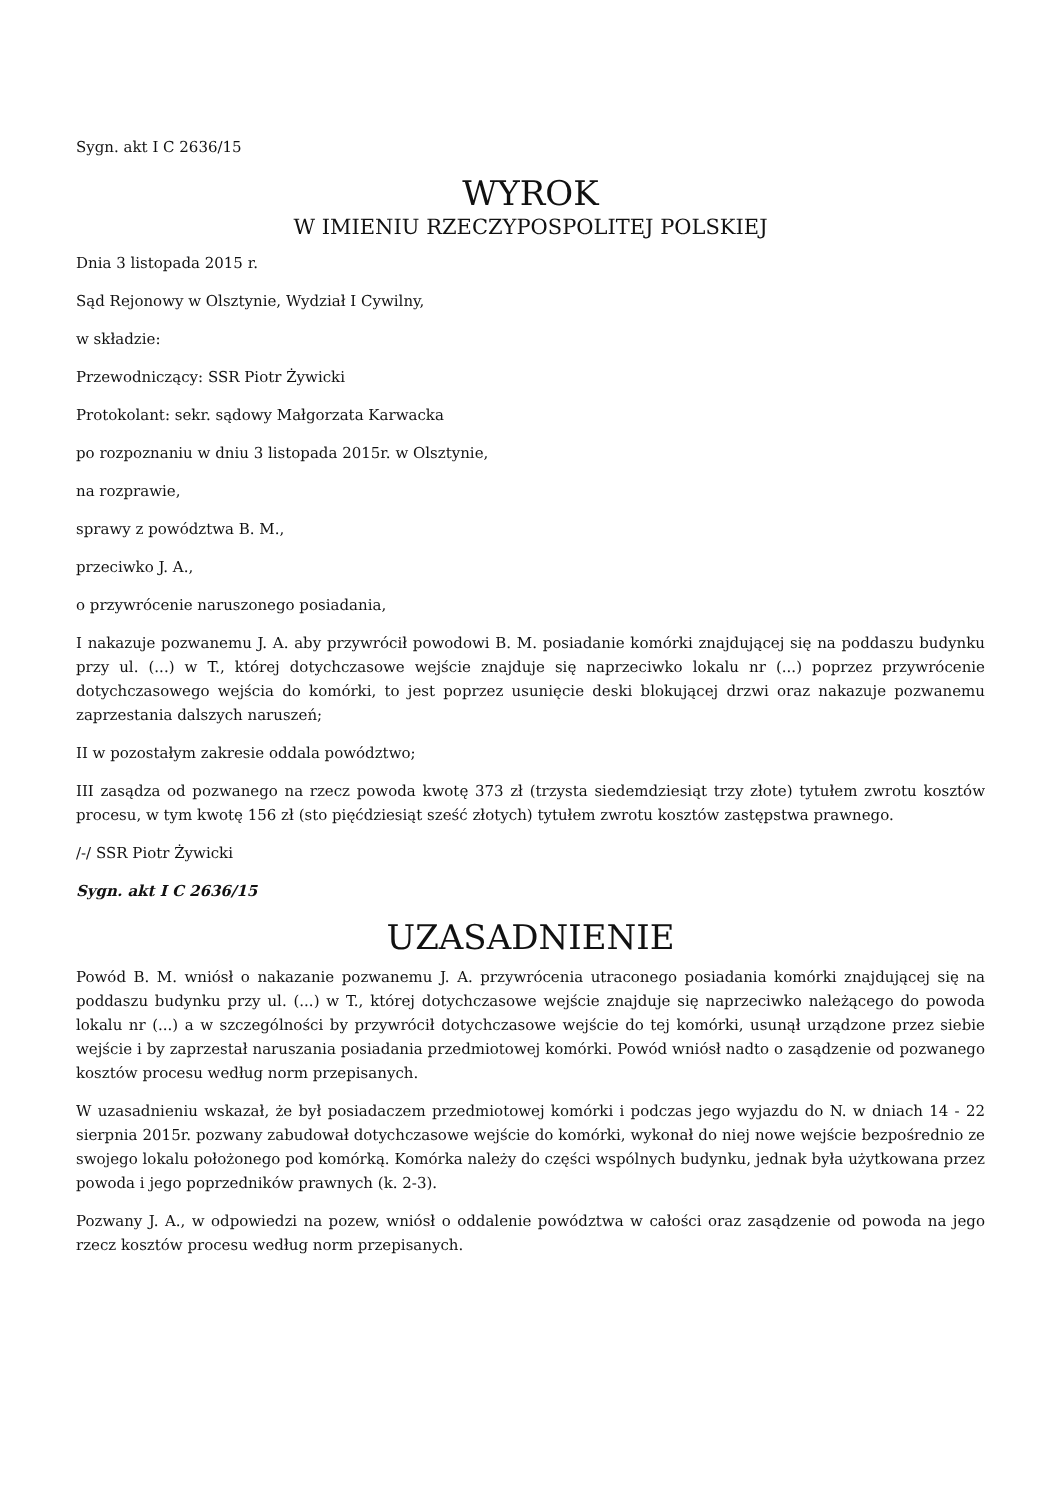Sygn. akt I C 2636/15
WYROK
W IMIENIU RZECZYPOSPOLITEJ POLSKIEJ
Dnia 3 listopada 2015 r.
Sąd Rejonowy w Olsztynie, Wydział I Cywilny,
w składzie:
Przewodniczący: SSR Piotr Żywicki
Protokolant: sekr. sądowy Małgorzata Karwacka
po rozpoznaniu w dniu 3 listopada 2015r. w Olsztynie,
na rozprawie,
sprawy z powództwa B. M.,
przeciwko J. A.,
o przywrócenie naruszonego posiadania,
I nakazuje pozwanemu J. A. aby przywrócił powodowi B. M. posiadanie komórki znajdującej się na poddaszu budynku przy ul. (...) w T., której dotychczasowe wejście znajduje się naprzeciwko lokalu nr (...) poprzez przywrócenie dotychczasowego wejścia do komórki, to jest poprzez usunięcie deski blokującej drzwi oraz nakazuje pozwanemu zaprzestania dalszych naruszeń;
II w pozostałym zakresie oddala powództwo;
III zasądza od pozwanego na rzecz powoda kwotę 373 zł (trzysta siedemdziesiąt trzy złote) tytułem zwrotu kosztów procesu, w tym kwotę 156 zł (sto pięćdziesiąt sześć złotych) tytułem zwrotu kosztów zastępstwa prawnego.
/-/ SSR Piotr Żywicki
Sygn. akt I C 2636/15
UZASADNIENIE
Powód B. M. wniósł o nakazanie pozwanemu J. A. przywrócenia utraconego posiadania komórki znajdującej się na poddaszu budynku przy ul. (...) w T., której dotychczasowe wejście znajduje się naprzeciwko należącego do powoda lokalu nr (...) a w szczególności by przywrócił dotychczasowe wejście do tej komórki, usunął urządzone przez siebie wejście i by zaprzestał naruszania posiadania przedmiotowej komórki. Powód wniósł nadto o zasądzenie od pozwanego kosztów procesu według norm przepisanych.
W uzasadnieniu wskazał, że był posiadaczem przedmiotowej komórki i podczas jego wyjazdu do N. w dniach 14 - 22 sierpnia 2015r. pozwany zabudował dotychczasowe wejście do komórki, wykonał do niej nowe wejście bezpośrednio ze swojego lokalu położonego pod komórką. Komórka należy do części wspólnych budynku, jednak była użytkowana przez powoda i jego poprzedników prawnych (k. 2-3).
Pozwany J. A., w odpowiedzi na pozew, wniósł o oddalenie powództwa w całości oraz zasądzenie od powoda na jego rzecz kosztów procesu według norm przepisanych.